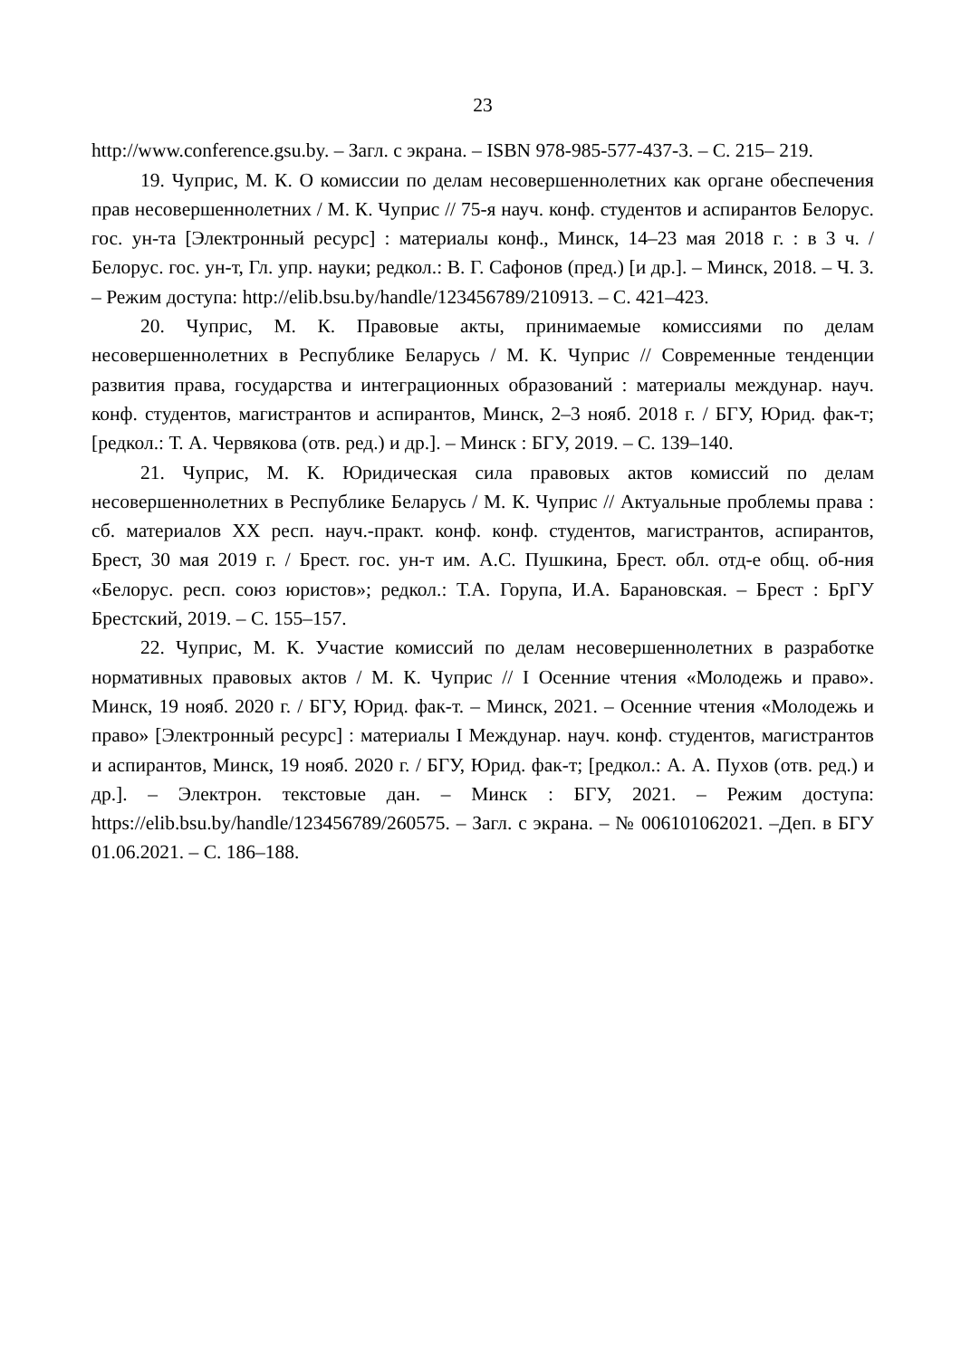23
http://www.conference.gsu.by. – Загл. с экрана. – ISBN 978-985-577-437-3. – С. 215– 219.
19. Чуприс, М. К. О комиссии по делам несовершеннолетних как органе обеспечения прав несовершеннолетних / М. К. Чуприс // 75-я науч. конф. студентов и аспирантов Белорус. гос. ун-та [Электронный ресурс] : материалы конф., Минск, 14–23 мая 2018 г. : в 3 ч. / Белорус. гос. ун-т, Гл. упр. науки; редкол.: В. Г. Сафонов (пред.) [и др.]. – Минск, 2018. – Ч. 3. – Режим доступа: http://elib.bsu.by/handle/123456789/210913. – С. 421–423.
20. Чуприс, М. К. Правовые акты, принимаемые комиссиями по делам несовершеннолетних в Республике Беларусь / М. К. Чуприс // Современные тенденции развития права, государства и интеграционных образований : материалы междунар. науч. конф. студентов, магистрантов и аспирантов, Минск, 2–3 нояб. 2018 г. / БГУ, Юрид. фак-т; [редкол.: Т. А. Червякова (отв. ред.) и др.]. – Минск : БГУ, 2019. – С. 139–140.
21. Чуприс, М. К. Юридическая сила правовых актов комиссий по делам несовершеннолетних в Республике Беларусь / М. К. Чуприс // Актуальные проблемы права : сб. материалов XX респ. науч.-практ. конф. конф. студентов, магистрантов, аспирантов, Брест, 30 мая 2019 г. / Брест. гос. ун-т им. А.С. Пушкина, Брест. обл. отд-е общ. об-ния «Белорус. респ. союз юристов»; редкол.: Т.А. Горупа, И.А. Барановская. – Брест : БрГУ Брестский, 2019. – С. 155–157.
22. Чуприс, М. К. Участие комиссий по делам несовершеннолетних в разработке нормативных правовых актов / М. К. Чуприс // I Осенние чтения «Молодежь и право». Минск, 19 нояб. 2020 г. / БГУ, Юрид. фак-т. – Минск, 2021. – Осенние чтения «Молодежь и право» [Электронный ресурс] : материалы I Междунар. науч. конф. студентов, магистрантов и аспирантов, Минск, 19 нояб. 2020 г. / БГУ, Юрид. фак-т; [редкол.: А. А. Пухов (отв. ред.) и др.]. – Электрон. текстовые дан. – Минск : БГУ, 2021. – Режим доступа: https://elib.bsu.by/handle/123456789/260575. – Загл. с экрана. – № 006101062021. –Деп. в БГУ 01.06.2021. – С. 186–188.